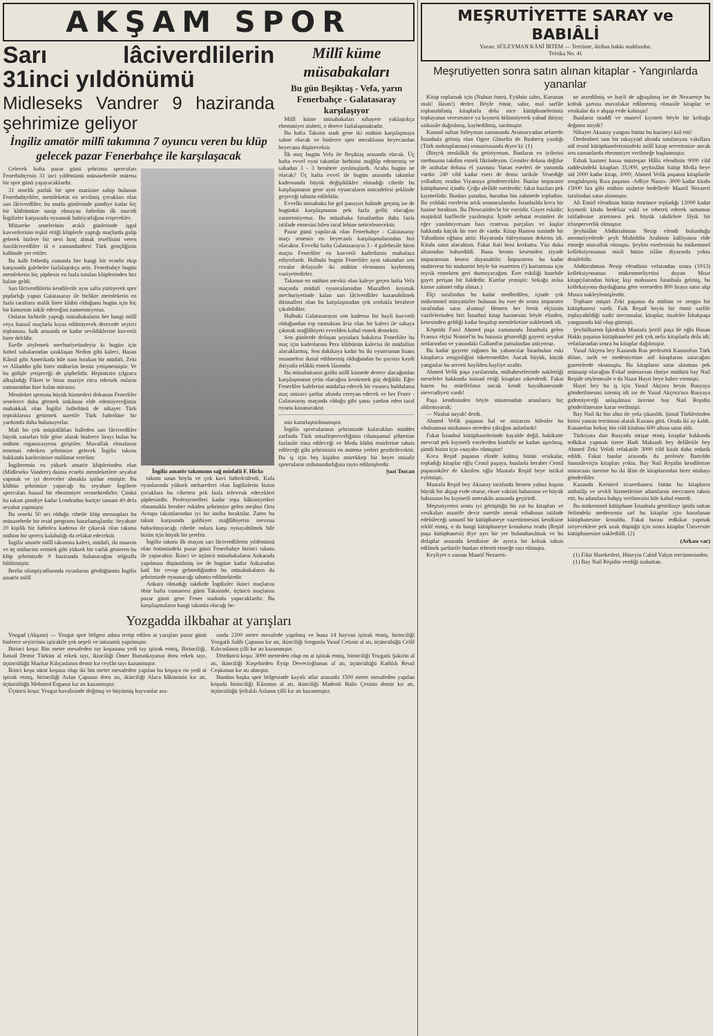AKŞAM SPOR
Sarı lâciverdlilerin 31inci yıldönümü
Midleseks Vandrer 9 haziranda şehrimize geliyor
İngiliz amatör millî takımına 7 oyuncu veren bu klüp gelecek pazar Fenerbahçe ile karşılaşacak
Gelecek hafta pazar günü şehrimiz sporcuları Fenerbahçenin 31 inci yıldönümü münasebetile mütena bir spor günü yaşayacaklardır.
31 senelik parlak bir spor mazisine sahip bulunan Fenerbahçeliler, memleketin en sevilmiş çocukları olan sarı lâciverdliler, bu mutlu günlerinde şimdiye kadar hiç bir klübümüze nasip olmayan futbolün ilk mucidi İngilizler karşısında oynamak bahtiyarlığına erişecekler.
Mütareke senelerinin acıklı günlerinde işgal kuvvetlerinin teşkil ettiği klüplerle yaptığı maçlarda galip gelerek bizlere bir nevi hınç almak tesellisini veren Sarılâciverdliler tâ o zamandanberi Türk gençliğinin kalbinde yer ettiler.
Bu kalb fethediş zamanla her hangi bir ecnebi ekip karşısında galebeler fazlalaştıkça arttı. Fenerbahçe bugün memleketin hiç şüphesiz en fazla tutulan klüplerinden biri haline geldi.
Sarı lâciverdlilerin kendilerile aynı safta yürüyerek spor pişdarlığı yapan Galatasaray ile birlikte memleketin en fazla taraftara malik birer klübü olduğunu bugün için hiç bir kimsenin inkâr edeceğini zannetmiyoruz.
Onların birbirile yaptığı müsabakaların her hangi millî veya hususî maçlarla kıyas edilmiyecek derecede seyirci toplaması, halk arasında ne kadar sevildiklerine kuvvetli birer delildir.
Esefle söylemek mecburiyetindeyiz ki bugün için futbol sahalarından uzaklaşan Nedim gibi kaleci, Hasan Kâmil gibi Amerikada bile nam bırakan bir müdafi, Zeki ve Alâaddin gibi birer mühacim henüz yetişmemiştir. Ve bu gidişle yetişeceği de şüphelidir. Hepimizin çılgınca alkışladığı Fikret te biraz maziye rücu edersek onların zamanından bize kalan mirastır.
Memleket sporuna büyük hizmetleri dokunan Fenerliler senelerce daha görmek imkânını elde edemiyeceğimiz muhakkak olan İngiliz futbolünü de nihayet Türk topraklarına getirmek suretile Türk futbolüne bir yardımda daha bulunuyorlar.
Mali bir çok müşkülâtları halleden sarı lâciverdliler büyük zararları bile göze alarak binlerce lirayı bulan bu mühim organizasyona giriştiler. Muvaffak olmalarını temenni ederken şehrimize gelecek İngiliz takımı hakkında karilerimize malûmat verelim:
İngilterenin en yüksek amatör klüplerinden olan (Midleseks Vandrer) daima ecnebi memleketlere seyahat yapmak ve iyi dereceler almakla iştihar etmiştir. Bu klübün şehrimize yapacağı bu seyahate İngiltere sporcuları hususî bir ehemmiyet vermektedirler. Çünkü bu takım şimdiye kadar Londradan hariçte tamam 49 defa seyahat yapmıştır.
Bu seneki 50 nci olduğu cihetle klüp mensupları bu münasebetle bir tesid programı hazırlamışlardır. Seyahate 20 kişilik bir futbolcu kadrosu ile çıkacak olan takıma mühim bir sporcu kalabalığı da refakat edecektir.
İngiliz amatör millî takımına kaleci, müdafi, iki muavin ve üç mühacim vermek gibi yüksek bir varlık gösteren bu klüp şehrimizde 9 haziranda bulunacağını telgrafla bildirmiştir.
Berlin olimpiyadlarında oyunlarını gördüğümüz İngiliz amatör millî
İngiliz amatör takımının sağ müdafii F. Hicks
takımı uzun boylu ve çok kavi futbolcülerdi. Kafa oyunlarında yüksek meharetleri olan İngilizlerin bizim çocuklara bu cihetten pek fazla tefevvuk edecekleri şüphesizdir. Profesyonelleri kadar topa hâkimiyetleri olmamakla beraber eskiden şehrimize gelen meşhur Orta Avrupa takımlarından iyi bir intiba bıraktılar. Zaten bu takım karşısında galibiyet mağlûbiyetin mevzuu bahsolmıyacağı cihetle onlara karşı oynayabilmek bile bizim için büyük bir şereftir.
İngiliz takımı ilk maçını sarı lâciverdlilerin yıldönümü olan önümüzdeki pazar günü Fenerbahçe birinci takımı ile yapacaktır. İkinci ve üçüncü müsabakaların Ankarada yapılması düşünülmüş ise de bugüne kadar Ankaradan katî bir cevap gelmediğinden bu müsabakaların da şehrimizde oynanacağı tahmin edilmektedir.
Ankara olmadığı takdirde İngilizler ikinci maçlarını öbür hafta cumartesi günü Taksimde, üçüncü maçlarını pazar günü gene Fener stadında yapacaklardır. Bu karşılaşmaların hangi takımla olacağı he-
Millî küme müsabakaları
Bu gün Beşiktaş - Vefa, yarın Fenerbahçe - Galatasaray karşılaşıyor
Millî küme müsabakaları nihayete yaklaştıkça ehemmiyet nisbeti, o derece fazlalaşmaktadır.
Bu hafta Taksim stadı gene iki mühim karşılaşmaya sahne olacak ve binlerce spor meraklısını heyecandan heyecana düşürecektir.
İlk maç bugün Vefa ile Beşiktaş arasında olacak. Üç hafta evvel oyni takımlar birbirini mağlûp edememiş ve sahadan 3 - 3 berabere ayrılmışlardı. Acaba bugün ne olacak? Üç hafta evvel ile bugün arasında takımlar kadrosunda büyük değişiklikler olmadığı cihetle bu karşılaşmanın gene ayni oyuncuların mücadelesi şeklinde geçeceği tahmin edilebilir.
Evvelki müsabaka bir gol panayırı halinde geçmiş ise de bugünkü karşılaşmanın pek fazla gollü olacağını zannetmiyoruz. Bu müsabaka fırsatlardan daha fazla istifade etmesini bilen taraf lehine neticelenecektir.
Pazar günü yapılacak olan Fenerbahçe - Galatasaray maçı senenin en heyecanlı karşılaşmalarından biri olacaktır. Evvelki hafta Galatasarayın 3 - 4 galebesile biten maçta Fenerliler en kuvvetli kadrolarını muhafaza ediyorlardı. Halbuki bugün Fenerliler ayni takımdan son cezalar dolayısile iki mühim elemanını kaybetmiş vaziyettedirler.
Takımın en mühim mevkii olan kaleye geçen hafta Vefa maçında müdafi oyuncularından Muzafferi koymak mecburiyetinde kalan sarı lâciverdliler kazanabilmek ihtimalleri olan bu karşılaşmadan çok zorlukla berabere çıkabildiler.
Halbuki Galatasarayın son kadrosu bir hayli kuvvetli olduğundan top tutmaktan âciz olan bir kaleci ile sahaya çıkmak mağlûbiyeti evvelden kabul etmek demektir.
Son günlerde dolaşan şayialara bakılırsa Fenerliler bu maç için kadrolarına Pera klübünün kalecisi ile müdafiini alacaklarmış. Son dakikaya kadar bu iki oyuncunun lisans muamelesi ikmal edilmemiş olduğundan bu şayiayı kaydi ihtiyatla telâkki etmek lâzımdır.
Bu müsabakanın galibi millî kümede derece alacağından karşılaşmanın çetin olacağını kestirmek güç değildir. Eğer Fenerliler kalelerini müdafaa edecek bir oyuncu buldularsa maç müsavi şartlar altında cereyan edecek ve her Fener - Galatasaray maçında olduğu gibi şansı yardım eden taraf oyunu kazanacaktır.
nüz kararlaştırılmamıştır.
İngiliz sporcularının şehrimizde kalacakları müddet zarfında Türk misafirperverliğinin cihanşumul şöhretine fazlasile itina edileceği ve Moda klübü emirlerine tahsis edileceği gibi şehrimizin en mütena yerleri gezdirilecektir. Bu iş için beş kişiden mürekkep bir heyet misafir sporcuların mihmandarlığına tayin edilmişlerdir. Şazi Tezcan
Yozgadda ilkbahar at yarışları
Yozgad (Akşam) — Yozgat spor bölgesi adına tertip edilen at yarışları pazar günü binlerce seyircinin iştirakile çok neşeli ve intizamlı yapılmıştır.
Birinci koşu: Bin metre mesafeden tay koşusuna yedi tay iştirak etmiş, Birinciliği, İsmail Demir Türkün al erkek tayı, ikinciliği Ömer Burunkayanın doru erkek tayı, üçüncülüğü Mazhar Kılıçaslanın demir kır ceylân tayı kazanmıştır.
İkinci koşu sürat koşusu olup iki bin metre mesafeden yapılan bu koşuya on yedi at iştirak etmiş, birinciliği Aslan Çapanın doru atı, ikinciliği Alaca hâkiminin kır atı, üçüncülüğü Mehmed Erganın kır atı kazanmıştır.
Üçüncü koşu: Yozgat havalisinde doğmuş ve büyümüş hayvanlar ara-
sında 2200 metre mesafede yapılmış ve buna 14 hayvan iştirak etmiş, birinciliği Yozgatlı Salih Çapanın kır atı, ikinciliği Sorgunlu Yusuf Cetinin al atı, üçüncülüğü Celâl Kılıcaslanın çilli kır atı kazanmıştır.
Dördüncü koşu: 3000 metreden olup on at iştirak etmiş, birinciliği Yozgatlı Şakirin al atı, ikinciliği Kırşehirden Eyüp Devecioğlunun al atı, üçüncülüğü Kadılılı Resul Coşkunun kır atı almıştır.
Bundan başka spor bölgesinde kayıtlı atlar arasında 1500 metre mesafeden yapılan koşuda birinciliği Kâzımın al atı, ikinciliği Madenli Halis Çetinin demir kır atı, üçüncülüğü Şeftalılı Aslanın çilli kır atı kazanmıştır.
MEŞRUTİYETTE SARAY ve BABIÂLİ
Yazan: SÜLEYMAN KÂNİ İRTEM — Tercüme, iktibas hakkı mahfuzdur.
Tefrika No. 41
Meşrutiyetten sonra satın alınan kitaplar - Yangınlarda yananlar
Kitap toplamak için (Nuhun ömrü, Eyübün sabrı, Karunun malı! lâzım!) derler. Böyle ömür, sabır, mal sarfile toplanabilmiş kitaplarla dolu nice kütüphanelerimiz topluyanın veresesince ya kıymeti bilinmiyerek yahud ihtiyaç saikasile dağıtılmış, kaybedilmiş, satılmıştır.
Kanunî sultan Süleyman zamanında Avusturyadan sefaretle İstanbula gelmiş olan Ogier Ghiselin de Busbecq yazdığı (Türk mektuplarının) sonuncusunda diyor ki: (1)
(Birçok meskûkât da getiriyorum. Bunların en iyilerini metbuuma takdim etmek fikrindeyim. Gemiler dolusu değilse de arabalar dolusu el yazması Yunan eserleri de yanımda vardır. 240 cild kadar eseri de deniz tarikile Venediğe yolladım; oradan Viyanaya gönderecekler. Bunlar imparator kütüphanesi içindir. Çoğu alelâde eserlerdir; fakat bazıları pek kıymetlidir. Bunları şuradan, buradan bin zahmetle topladım. Bu yoldaki eserlerin artık sonuncularıdır. İstanbulda koca bir hazine bıraktım. Bu Dioscurides'in bir eseridir. Gayet eskidir; majüskül harflerile yazılmıştır. İçinde nebatat resimleri ile eğer yanılmıyorsam bazı cratevas parçaları ve kuşlar hakkında küçük bir eser de vardır. Kitap Hamon isminde bir Yahudinin oğluna aittir. Hayatında Süleymanın doktoru idi. Kitabı satın alacaktım. Fakat fiati beni korkuttu. Yüz duka altınından bahsedildi. Buna benim kesemden ziyade imparatorun kesesi dayanabilir. İmparatoru bu kadar muhterem bir muharriri böyle bir esaretten (!) kurtarması için teşvik etmekten geri durmıyacağım. Eser eskiliği hasebile gayet perişan bir haldedir. Kurtlar yemiştir. Sokağa atılsa kimse zahmet edip almaz.)
Elçi tarafından bu kadar medhedilen, içinde çok mükemmel minyatürler bulunan bu eser de sonra imparator tarafından satın alınmış! Hemen her frenk elçisinin vazifelerinden biri İstanbul kitap hazinesini böyle elinden, kesesinden geldiği kadar boşaltıp memleketine nakletmek idi.
Köprülü Fazıl Ahmed paşa zamanında İstanbula gelen Fransız elçisi Nointel'in bu hususta gösterdiği gayreti seyahat notlarından ve yanındaki Galland'ın jurnalından anlıyoruz.
Bu kadar gayrete rağmen bu yabancılar İstanbulun eski kitaplarca zenginliğini tüketemediler. Ancak büyük, küçük yangınlar bu serveti hayliden hayliye azalttı.
Ahmed Vefik paşa yazılarında, mübaheselerinde naklettiği meseleler hakkında istinad ettiği kitapları zikrederdi. Fakat bazen bu müellefatın ancak kendi hayalhanesinde mevcudiyeti vardı!
Paşa kendisinden böyle müstenadatı aranılınca hiç aldırmıyarak;
— Nüshai nayab! derdi.
Ahmed Vefik paşanın hal ve mizacını bilenler bu «bulunmaz nüshanın» nereden çıktığını anlarlardı!
Fakat İstanbul kütüphanelerinde hayalde değil, hakikatte mevcud pek kıymetli eserlerden kimbilir ne kadarı aşırılmış, şimdi bizim için «nayab» olmuştur!
Koca Reşid paşanın elinde kalmış bütün vesikalar, topladığı kitaplar oğlu Cemil paşaya, bunlarla beraber Cemil paşanınkiler de kâmilen oğlu Mustafa Reşid beye intikal eylemişti.
Mustafa Reşid bey Aksaray tarafında hemen yalnız başına büyük bir ahşap evde oturur, ekser vaktini babasının ve büyük babasının bu kıymetli metrukâtı arasında geçirirdi.
Meşrutiyetten sonra iyi görüştüğü bir zat bu kitapları ve vesikaları maarife devir suretile merak erbabının istifade edebileceği umumî bir kütüphaneye vazettirmesini kendisine teklif etmiş, o da hangi kütüphaneye konulursa orada (Reşid paşa kütüphanesi) diye ayrı bir yer bulundurulmak ve bu dolaplar arasında kendisine de ayrıca bir koltuk tahsis edilmek şartlarile bunları teberrü etmeğe razı olmuştu.
Keyfiyet o zaman Maarif Nezareti-
ne arzedilmiş ve hayli de uğraşılmış ise de Nezaretçe bu koltuk şartına muvafakat edilmemiş olmasile kitaplar ve vesikalar da o ahşap evde kalmıştı!
Bunların maddî ve manevî kıymeti böyle bir koltuğa değmez miydi?
Nihayet Aksaray yangını bütün bu hazineyi kül etti!
Ötedenberi tam bir takayyüd altında tutulmıyan vakıflara aid resmî kütüphanelerimizdeki millî kitap servetimize ancak son zamanlarda ehemmiyet verilmeğe başlanmıştır.
Esbak hazinei hassa müsteşarı Hâlis efendinin 9000 cild raddesindeki kitapları 35,000, şeyhislâm Sahip Molla beye aid 2000 kadar kitap, 1000, Ahmed Vefik paşanın kitaplarile zenginleşmiş Rıza paşanın -Adliye Nazırı- 3000 kadar kitabı 15000 lira gibi mühim nisbette bedellerle Maarif Nezareti tarafından satın alınmıştır.
Ali Emirî efendinin bütün ömrünce topladığı 12000 kadar kıymetli kitabı bedelsiz vakf ve teberrü ederek umumun istifadesine arzetmesi pek büyük takdirlere lâyık bir irfanperverlik olmuştur.
Şeyhislâm Abdürrahman Nesip efendi bulunduğu memuriyetlerde şeyh Muhiddin Arabinin külliyatını elde etmeğe muvaffak olmuştu. Şeyhin eserlerinin bu mükemmel kolleksiyonunun misli bütün islâm diyarında yoktu denilebilir.
Abdürrahman Nesip efendinin vefatından sonra (1913) kolleksiyonunun mükemmeliyetini duyan Mısır kitapçılarından birkaç kişi mahsusen İstanbula gelmiş, bu kolleksiyonu duyduğuma göre vereseden 800 liraya satın alıp Mısıra nakleylemişlerdir.
Tophane müşiri Zeki paşanın da mühim ve zengin bir kütüphanesi vardı. Faik Reşad beyin bir ömür sarfile topluyabildiği nadir mecmualar, kitaplar, risaleler İshakpaşa yangınında kül olup gitmişti.
Şeyhülharem İşkodralı Mustafa Şerifi paşa ile oğlu Hasan Hakkı paşanın kütüphaneleri pek çok nefis kitaplarla dolu idi; vefatlarından sonra bu kitaplar dağılmıştır.
Yusuf Akçora bey Kazanda Rus profesörü Katanofun Türk diline, tarih ve medeniyetine aid kitaplarını satacağını gazetelerde okumuştu. Bu kitapların satın alınması pek münasip olacağını Evkaf müessesatı ilmiye müdürü bay Nail Reşide söylemesile o da Nazır Hayri beye haber vermişti.
Hayri bey bu iş için Yusuf Akçora beyin Rusyaya gönderilmesini istemiş idi ise de Yusuf Akçora'nın Rusyaya gidemiyeceği anlaşılması üzerine bay Nail Reşidin gönderilmesine karar verilmişti.
Bay Nail iki bin altın ile yola çıkarıldı. Şimal Türklerinden birini yanına tercüman alarak Kazana gitti. Orada iki ay kaldı. Katanofun birkaç bin cild kitabını 600 altına satın aldı.
Türkiyata dair Rusyada intişar etmiş kitaplar hakkında tedkikat yapmak üzere Hadi Maksudi bey delâletile bey Ahmed Zeki Velidi refakatile 3000 cild kitab daha tedarik edildi. Fakat bunlar arasında da profesör Bartoldo Samailoviçin kitapları yoktu. Bay Nail Reşidin kendilerine müracaatı üzerine bu iki âlim de kitaplarından birer nüshayı gönderdiler.
Kazanda Kerimof ticarethanesi bütün bu kitapların ambalâjı ve sevkli hizmetlerine adamlarını meccanen tahsis etti; bu adamlara bahşiş verilmesini bile kabul etmedi.
Bu mükemmel kütüphane İstanbula getirilinçe iptida sultan Selimdeki medresenin sırf bu kitaplar için hazırlanan kütüphanesine konuldu. Fakat burası tedkikat yapmak istiyeceklere pek uzak düştüğü için sonra kitaplar Üniversite kütüphanesine nakledildi. (2)
(Arkası var)
(1) Fikir Hareketleri, Hüseyin Cahid Yalçın tercümesinden.
(1) Bay Nail Reşidin verdiği izahattan.